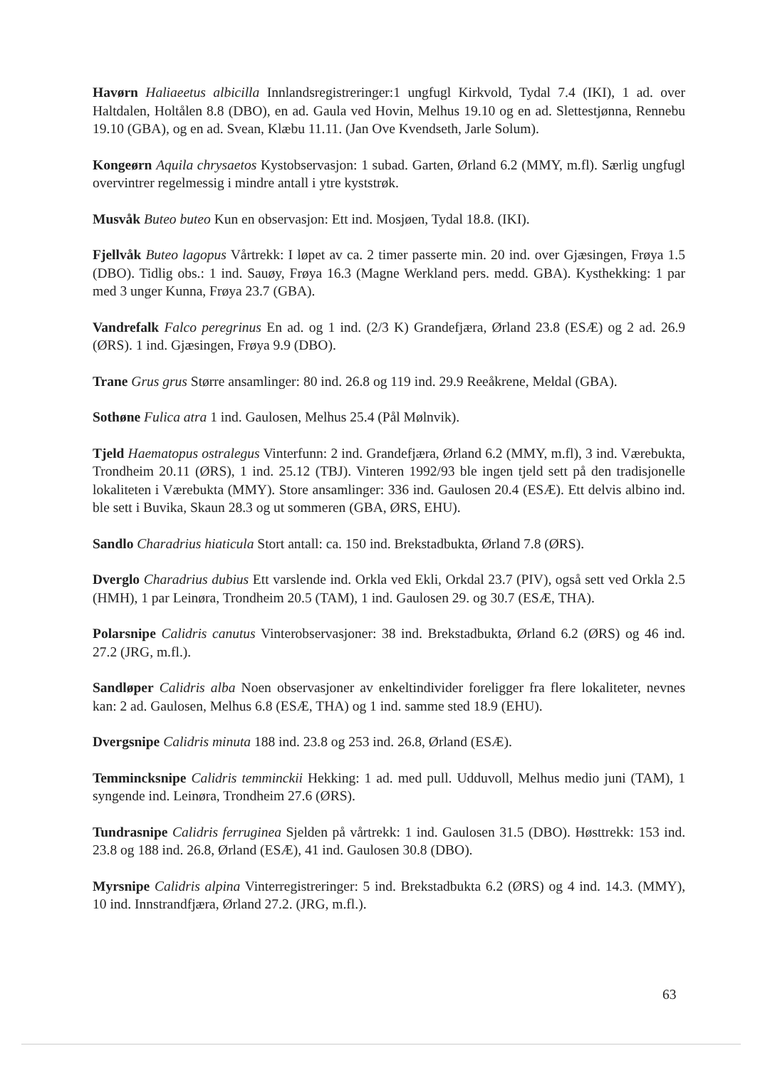Havørn Haliaeetus albicilla Innlandsregistreringer:1 ungfugl Kirkvold, Tydal 7.4 (IKI), 1 ad. over Haltdalen, Holtålen 8.8 (DBO), en ad. Gaula ved Hovin, Melhus 19.10 og en ad. Slettestjønna, Rennebu 19.10 (GBA), og en ad. Svean, Klæbu 11.11. (Jan Ove Kvendseth, Jarle Solum).
Kongeørn Aquila chrysaetos Kystobservasjon: 1 subad. Garten, Ørland 6.2 (MMY, m.fl). Særlig ungfugl overvintrer regelmessig i mindre antall i ytre kyststrøk.
Musvåk Buteo buteo Kun en observasjon: Ett ind. Mosjøen, Tydal 18.8. (IKI).
Fjellvåk Buteo lagopus Vårtrekk: I løpet av ca. 2 timer passerte min. 20 ind. over Gjæsingen, Frøya 1.5 (DBO). Tidlig obs.: 1 ind. Sauøy, Frøya 16.3 (Magne Werkland pers. medd. GBA). Kysthekking: 1 par med 3 unger Kunna, Frøya 23.7 (GBA).
Vandrefalk Falco peregrinus En ad. og 1 ind. (2/3 K) Grandefjæra, Ørland 23.8 (ESÆ) og 2 ad. 26.9 (ØRS). 1 ind. Gjæsingen, Frøya 9.9 (DBO).
Trane Grus grus Større ansamlinger: 80 ind. 26.8 og 119 ind. 29.9 Reeåkrene, Meldal (GBA).
Sothøne Fulica atra 1 ind. Gaulosen, Melhus 25.4 (Pål Mølnvik).
Tjeld Haematopus ostralegus Vinterfunn: 2 ind. Grandefjæra, Ørland 6.2 (MMY, m.fl), 3 ind. Værebukta, Trondheim 20.11 (ØRS), 1 ind. 25.12 (TBJ). Vinteren 1992/93 ble ingen tjeld sett på den tradisjonelle lokaliteten i Værebukta (MMY). Store ansamlinger: 336 ind. Gaulosen 20.4 (ESÆ). Ett delvis albino ind. ble sett i Buvika, Skaun 28.3 og ut sommeren (GBA, ØRS, EHU).
Sandlo Charadrius hiaticula Stort antall: ca. 150 ind. Brekstadbukta, Ørland 7.8 (ØRS).
Dverglo Charadrius dubius Ett varslende ind. Orkla ved Ekli, Orkdal 23.7 (PIV), også sett ved Orkla 2.5 (HMH), 1 par Leinøra, Trondheim 20.5 (TAM), 1 ind. Gaulosen 29. og 30.7 (ESÆ, THA).
Polarsnipe Calidris canutus Vinterobservasjoner: 38 ind. Brekstadbukta, Ørland 6.2 (ØRS) og 46 ind. 27.2 (JRG, m.fl.).
Sandløper Calidris alba Noen observasjoner av enkeltindivider foreligger fra flere lokaliteter, nevnes kan: 2 ad. Gaulosen, Melhus 6.8 (ESÆ, THA) og 1 ind. samme sted 18.9 (EHU).
Dvergsnipe Calidris minuta 188 ind. 23.8 og 253 ind. 26.8, Ørland (ESÆ).
Temmincksnipe Calidris temminckii Hekking: 1 ad. med pull. Udduvoll, Melhus medio juni (TAM), 1 syngende ind. Leinøra, Trondheim 27.6 (ØRS).
Tundrasnipe Calidris ferruginea Sjelden på vårtrekk: 1 ind. Gaulosen 31.5 (DBO). Høsttrekk: 153 ind. 23.8 og 188 ind. 26.8, Ørland (ESÆ), 41 ind. Gaulosen 30.8 (DBO).
Myrsnipe Calidris alpina Vinterregistreringer: 5 ind. Brekstadbukta 6.2 (ØRS) og 4 ind. 14.3. (MMY), 10 ind. Innstrandfjæra, Ørland 27.2. (JRG, m.fl.).
63